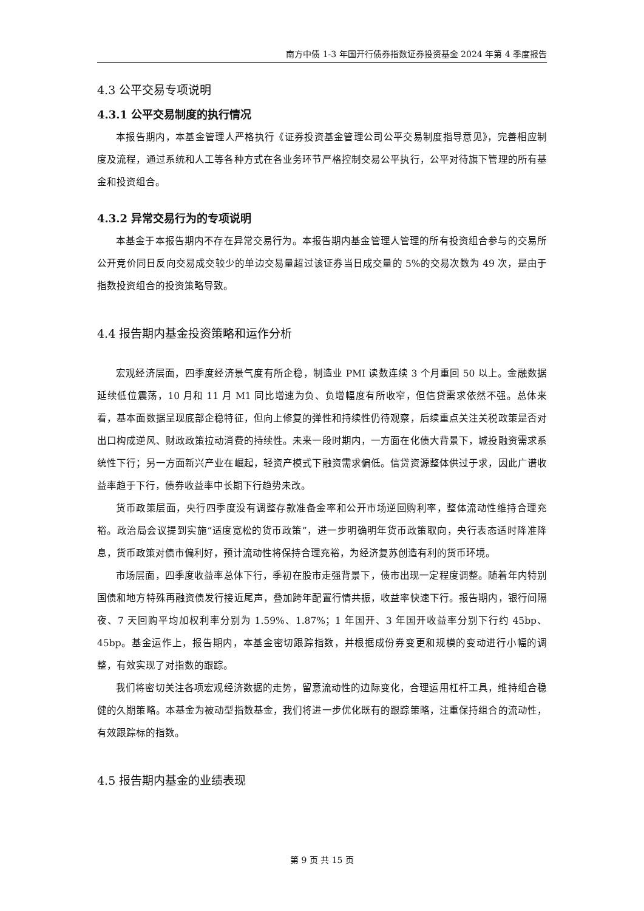南方中债 1-3 年国开行债券指数证券投资基金 2024 年第 4 季度报告
4.3 公平交易专项说明
4.3.1 公平交易制度的执行情况
本报告期内，本基金管理人严格执行《证券投资基金管理公司公平交易制度指导意见》，完善相应制度及流程，通过系统和人工等各种方式在各业务环节严格控制交易公平执行，公平对待旗下管理的所有基金和投资组合。
4.3.2 异常交易行为的专项说明
本基金于本报告期内不存在异常交易行为。本报告期内基金管理人管理的所有投资组合参与的交易所公开竞价同日反向交易成交较少的单边交易量超过该证券当日成交量的 5%的交易次数为 49 次，是由于指数投资组合的投资策略导致。
4.4 报告期内基金投资策略和运作分析
宏观经济层面，四季度经济景气度有所企稳，制造业 PMI 读数连续 3 个月重回 50 以上。金融数据延续低位震荡，10 月和 11 月 M1 同比增速为负、负增幅度有所收窄，但信贷需求依然不强。总体来看，基本面数据呈现底部企稳特征，但向上修复的弹性和持续性仍待观察，后续重点关注关税政策是否对出口构成逆风、财政政策拉动消费的持续性。未来一段时期内，一方面在化债大背景下，城投融资需求系统性下行；另一方面新兴产业在崛起，轻资产模式下融资需求偏低。信贷资源整体供过于求，因此广谱收益率趋于下行，债券收益率中长期下行趋势未改。
货币政策层面，央行四季度没有调整存款准备金率和公开市场逆回购利率，整体流动性维持合理充裕。政治局会议提到实施“适度宽松的货币政策”，进一步明确明年货币政策取向，央行表态适时降准降息，货币政策对债市偏利好，预计流动性将保持合理充裕，为经济复苏创造有利的货币环境。
市场层面，四季度收益率总体下行，季初在股市走强背景下，债市出现一定程度调整。随着年内特别国债和地方特殊再融资债发行接近尾声，叠加跨年配置行情共振，收益率快速下行。报告期内，银行间隔夜、7 天回购平均加权利率分别为 1.59%、1.87%；1 年国开、3 年国开收益率分别下行约 45bp、45bp。基金运作上，报告期内，本基金密切跟踪指数，并根据成份券变更和规模的变动进行小幅的调整，有效实现了对指数的跟踪。
我们将密切关注各项宏观经济数据的走势，留意流动性的边际变化，合理运用杠杆工具，维持组合稳健的久期策略。本基金为被动型指数基金，我们将进一步优化既有的跟踪策略，注重保持组合的流动性，有效跟踪标的指数。
4.5 报告期内基金的业绩表现
第 9 页 共 15 页